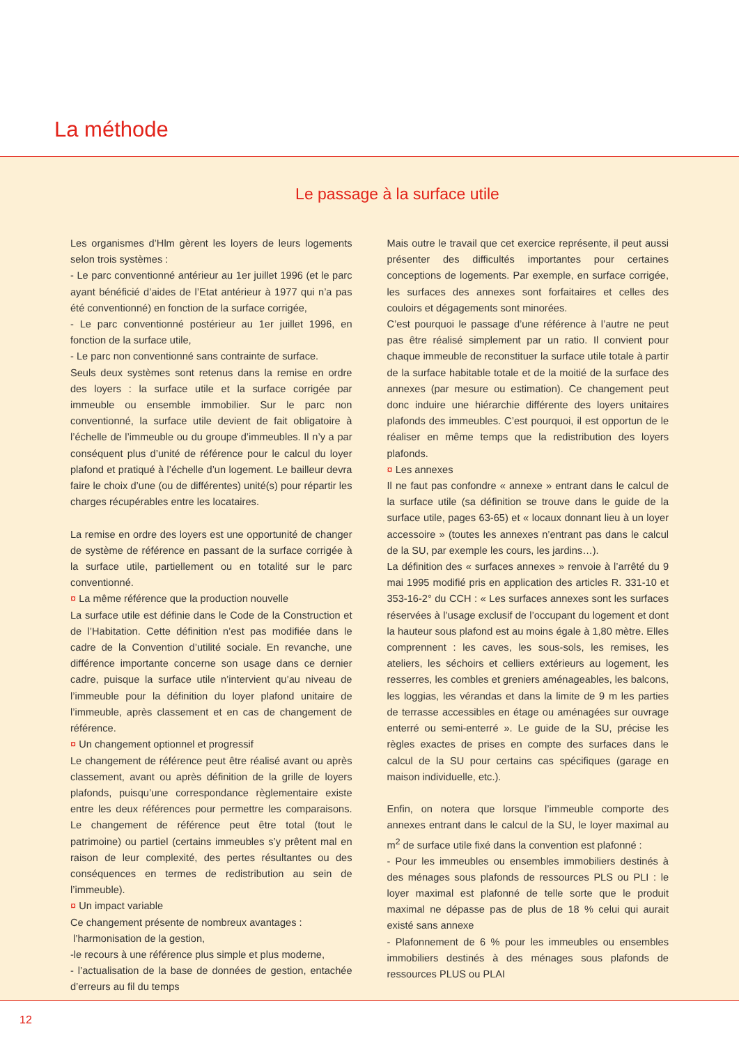La méthode
Le passage à la surface utile
Les organismes d’Hlm gèrent les loyers de leurs logements selon trois systèmes :
- Le parc conventionné antérieur au 1er juillet 1996 (et le parc ayant bénéficié d’aides de l’Etat antérieur à 1977 qui n’a pas été conventionné) en fonction de la surface corrigée,
- Le parc conventionné postérieur au 1er juillet 1996, en fonction de la surface utile,
- Le parc non conventionné sans contrainte de surface.
Seuls deux systèmes sont retenus dans la remise en ordre des loyers : la surface utile et la surface corrigée par immeuble ou ensemble immobilier. Sur le parc non conventionné, la surface utile devient de fait obligatoire à l’échelle de l’immeuble ou du groupe d’immeubles. Il n’y a par conséquent plus d’unité de référence pour le calcul du loyer plafond et pratiqué à l’échelle d’un logement. Le bailleur devra faire le choix d’une (ou de différentes) unité(s) pour répartir les charges récupérables entre les locataires.
La remise en ordre des loyers est une opportunité de changer de système de référence en passant de la surface corrigée à la surface utile, partiellement ou en totalité sur le parc conventionné.
¤ La même référence que la production nouvelle
La surface utile est définie dans le Code de la Construction et de l’Habitation. Cette définition n’est pas modifiée dans le cadre de la Convention d’utilité sociale. En revanche, une différence importante concerne son usage dans ce dernier cadre, puisque la surface utile n’intervient qu’au niveau de l’immeuble pour la définition du loyer plafond unitaire de l’immeuble, après classement et en cas de changement de référence.
¤ Un changement optionnel et progressif
Le changement de référence peut être réalisé avant ou après classement, avant ou après définition de la grille de loyers plafonds, puisqu’une correspondance règlementaire existe entre les deux références pour permettre les comparaisons. Le changement de référence peut être total (tout le patrimoine) ou partiel (certains immeubles s’y prêtent mal en raison de leur complexité, des pertes résultantes ou des conséquences en termes de redistribution au sein de l’immeuble).
¤ Un impact variable
Ce changement présente de nombreux avantages :
l’harmonisation de la gestion,
-le recours à une référence plus simple et plus moderne,
- l’actualisation de la base de données de gestion, entachée d’erreurs au fil du temps
Mais outre le travail que cet exercice représente, il peut aussi présenter des difficultés importantes pour certaines conceptions de logements. Par exemple, en surface corrigée, les surfaces des annexes sont forfaitaires et celles des couloirs et dégagements sont minorées.
C’est pourquoi le passage d’une référence à l’autre ne peut pas être réalisé simplement par un ratio. Il convient pour chaque immeuble de reconstituer la surface utile totale à partir de la surface habitable totale et de la moitié de la surface des annexes (par mesure ou estimation). Ce changement peut donc induire une hiérarchie différente des loyers unitaires plafonds des immeubles. C’est pourquoi, il est opportun de le réaliser en même temps que la redistribution des loyers plafonds.
¤ Les annexes
Il ne faut pas confondre « annexe » entrant dans le calcul de la surface utile (sa définition se trouve dans le guide de la surface utile, pages 63-65) et « locaux donnant lieu à un loyer accessoire » (toutes les annexes n’entrant pas dans le calcul de la SU, par exemple les cours, les jardins…).
La définition des « surfaces annexes » renvoie à l’arrêté du 9 mai 1995 modifié pris en application des articles R. 331-10 et 353-16-2° du CCH : « Les surfaces annexes sont les surfaces réservées à l’usage exclusif de l’occupant du logement et dont la hauteur sous plafond est au moins égale à 1,80 mètre. Elles comprennent : les caves, les sous-sols, les remises, les ateliers, les séchoirs et celliers extérieurs au logement, les resserres, les combles et greniers aménageables, les balcons, les loggias, les vérandas et dans la limite de 9 m les parties de terrasse accessibles en étage ou aménagées sur ouvrage enterré ou semi-enterré ». Le guide de la SU, précise les règles exactes de prises en compte des surfaces dans le calcul de la SU pour certains cas spécifiques (garage en maison individuelle, etc.).
Enfin, on notera que lorsque l’immeuble comporte des annexes entrant dans le calcul de la SU, le loyer maximal au m<sup>2</sup> de surface utile fixé dans la convention est plafonné :
- Pour les immeubles ou ensembles immobiliers destinés à des ménages sous plafonds de ressources PLS ou PLI : le loyer maximal est plafonné de telle sorte que le produit maximal ne dépasse pas de plus de 18 % celui qui aurait existé sans annexe
- Plafonnement de 6 % pour les immeubles ou ensembles immobiliers destinés à des ménages sous plafonds de ressources PLUS ou PLAI
12